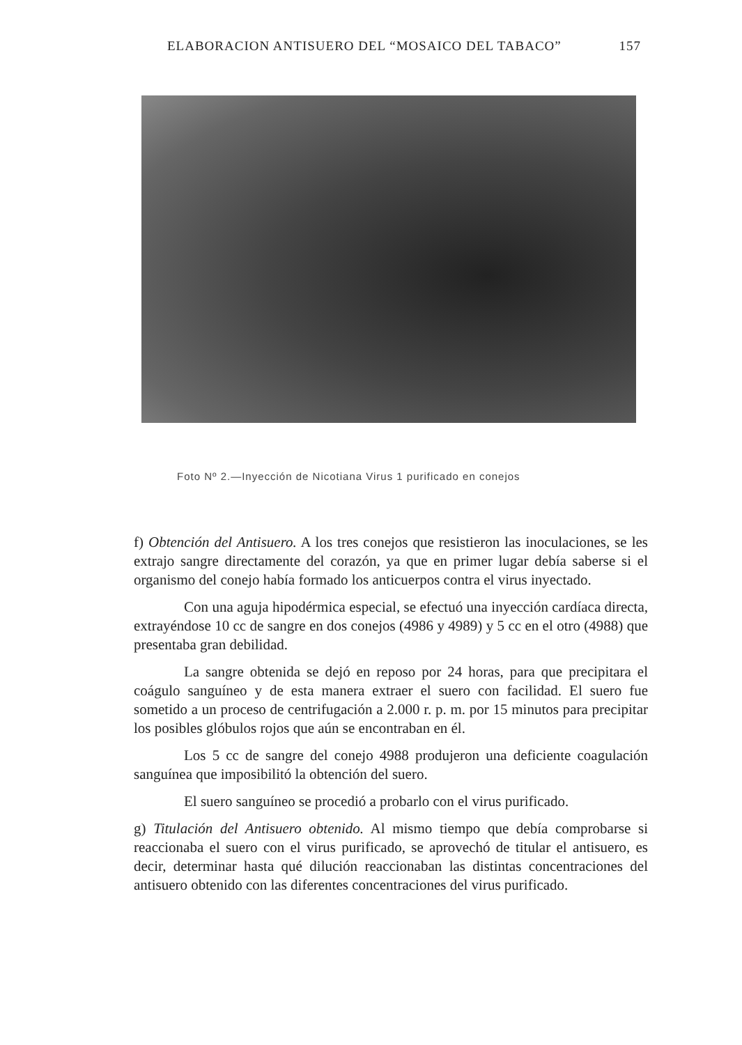ELABORACION ANTISUERO DEL “MOSAICO DEL TABACO” 157
Foto Nº 2.—Inyección de Nicotiana Virus 1 purificado en conejos
f) Obtención del Antisuero. A los tres conejos que resistieron las inoculaciones, se les extrajo sangre directamente del corazón, ya que en primer lugar debía saberse si el organismo del conejo había formado los anticuerpos contra el virus inyectado.
Con una aguja hipodérmica especial, se efectuó una inyección cardíaca directa, extrayéndose 10 cc de sangre en dos conejos (4986 y 4989) y 5 cc en el otro (4988) que presentaba gran debilidad.
La sangre obtenida se dejó en reposo por 24 horas, para que precipitara el coágulo sanguíneo y de esta manera extraer el suero con facilidad. El suero fue sometido a un proceso de centrifugación a 2.000 r. p. m. por 15 minutos para precipitar los posibles glóbulos rojos que aún se encontraban en él.
Los 5 cc de sangre del conejo 4988 produjeron una deficiente coagulación sanguínea que imposibilitó la obtención del suero.
El suero sanguíneo se procedió a probarlo con el virus purificado.
g) Titulación del Antisuero obtenido. Al mismo tiempo que debía comprobarse si reaccionaba el suero con el virus purificado, se aprovechó de titular el antisuero, es decir, determinar hasta qué dilución reaccionaban las distintas concentraciones del antisuero obtenido con las diferentes concentraciones del virus purificado.